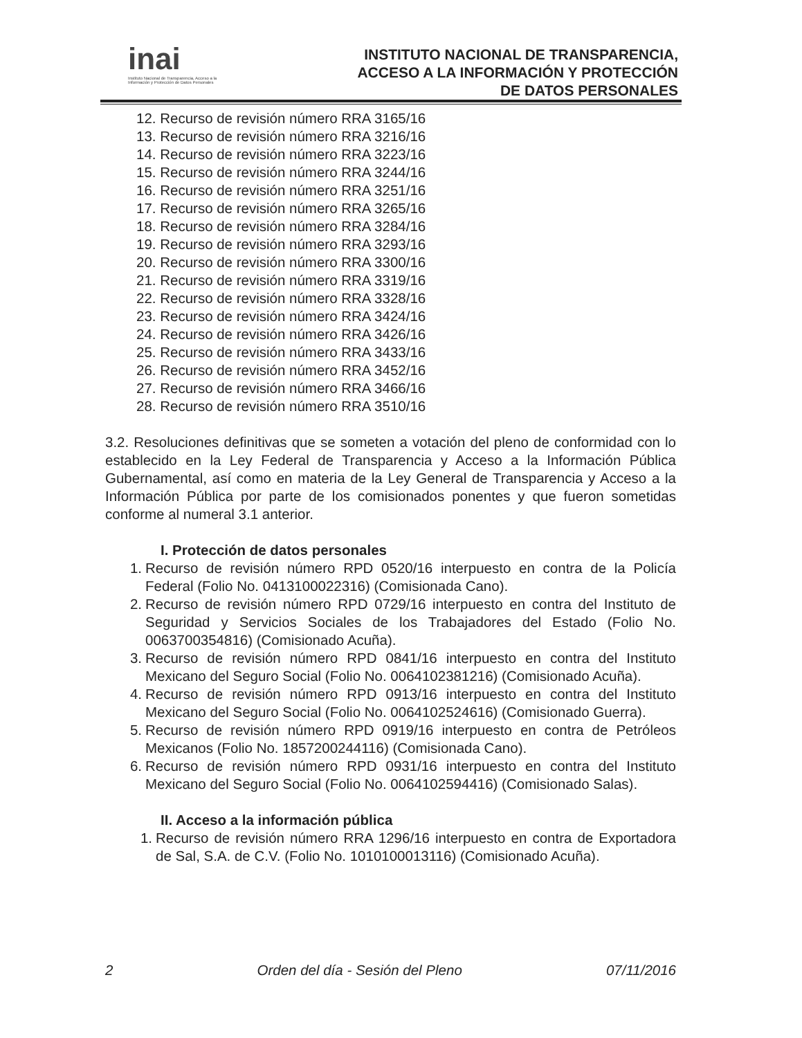inai
Instituto Nacional de Transparencia, Acceso a la Información y Protección de Datos Personales
INSTITUTO NACIONAL DE TRANSPARENCIA,
ACCESO A LA INFORMACIÓN Y PROTECCIÓN
DE DATOS PERSONALES
12. Recurso de revisión número RRA 3165/16
13. Recurso de revisión número RRA 3216/16
14. Recurso de revisión número RRA 3223/16
15. Recurso de revisión número RRA 3244/16
16. Recurso de revisión número RRA 3251/16
17. Recurso de revisión número RRA 3265/16
18. Recurso de revisión número RRA 3284/16
19. Recurso de revisión número RRA 3293/16
20. Recurso de revisión número RRA 3300/16
21. Recurso de revisión número RRA 3319/16
22. Recurso de revisión número RRA 3328/16
23. Recurso de revisión número RRA 3424/16
24. Recurso de revisión número RRA 3426/16
25. Recurso de revisión número RRA 3433/16
26. Recurso de revisión número RRA 3452/16
27. Recurso de revisión número RRA 3466/16
28. Recurso de revisión número RRA 3510/16
3.2. Resoluciones definitivas que se someten a votación del pleno de conformidad con lo establecido en la Ley Federal de Transparencia y Acceso a la Información Pública Gubernamental, así como en materia de la Ley General de Transparencia y Acceso a la Información Pública por parte de los comisionados ponentes y que fueron sometidas conforme al numeral 3.1 anterior.
I. Protección de datos personales
1. Recurso de revisión número RPD 0520/16 interpuesto en contra de la Policía Federal (Folio No. 0413100022316) (Comisionada Cano).
2. Recurso de revisión número RPD 0729/16 interpuesto en contra del Instituto de Seguridad y Servicios Sociales de los Trabajadores del Estado (Folio No. 0063700354816) (Comisionado Acuña).
3. Recurso de revisión número RPD 0841/16 interpuesto en contra del Instituto Mexicano del Seguro Social (Folio No. 0064102381216) (Comisionado Acuña).
4. Recurso de revisión número RPD 0913/16 interpuesto en contra del Instituto Mexicano del Seguro Social (Folio No. 0064102524616) (Comisionado Guerra).
5. Recurso de revisión número RPD 0919/16 interpuesto en contra de Petróleos Mexicanos (Folio No. 1857200244116) (Comisionada Cano).
6. Recurso de revisión número RPD 0931/16 interpuesto en contra del Instituto Mexicano del Seguro Social (Folio No. 0064102594416) (Comisionado Salas).
II. Acceso a la información pública
1. Recurso de revisión número RRA 1296/16 interpuesto en contra de Exportadora de Sal, S.A. de C.V. (Folio No. 1010100013116) (Comisionado Acuña).
2 Orden del día - Sesión del Pleno 07/11/2016